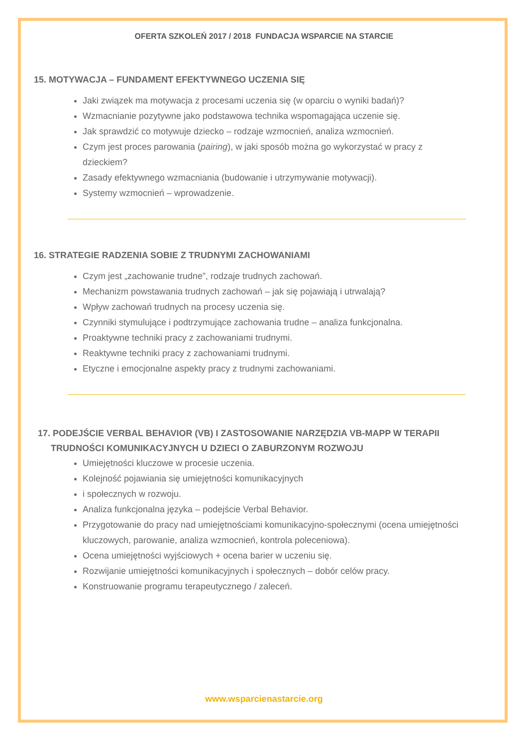OFERTA SZKOLEŃ 2017 / 2018 FUNDACJA WSPARCIE NA STARCIE
15. MOTYWACJA – FUNDAMENT EFEKTYWNEGO UCZENIA SIĘ
Jaki związek ma motywacja z procesami uczenia się (w oparciu o wyniki badań)?
Wzmacnianie pozytywne jako podstawowa technika wspomagająca uczenie się.
Jak sprawdzić co motywuje dziecko – rodzaje wzmocnień, analiza wzmocnień.
Czym jest proces parowania (pairing), w jaki sposób można go wykorzystać w pracy z dzieckiem?
Zasady efektywnego wzmacniania (budowanie i utrzymywanie motywacji).
Systemy wzmocnień – wprowadzenie.
16. STRATEGIE RADZENIA SOBIE Z TRUDNYMI ZACHOWANIAMI
Czym jest „zachowanie trudne”, rodzaje trudnych zachowań.
Mechanizm powstawania trudnych zachowań – jak się pojawiają i utrwalają?
Wpływ zachowań trudnych na procesy uczenia się.
Czynniki stymulujące i podtrzymujące zachowania trudne – analiza funkcjonalna.
Proaktywne techniki pracy z zachowaniami trudnymi.
Reaktywne techniki pracy z zachowaniami trudnymi.
Etyczne i emocjonalne aspekty pracy z trudnymi zachowaniami.
17. PODEJŚCIE VERBAL BEHAVIOR (VB) I ZASTOSOWANIE NARZĘDZIA VB-MAPP W TERAPII TRUDNOŚCI KOMUNIKACYJNYCH U DZIECI O ZABURZONYM ROZWOJU
Umiejętności kluczowe w procesie uczenia.
Kolejność pojawiania się umiejętności komunikacyjnych
i społecznych w rozwoju.
Analiza funkcjonalna języka – podejście Verbal Behavior.
Przygotowanie do pracy nad umiejętnościami komunikacyjno-społecznymi (ocena umiejętności kluczowych, parowanie, analiza wzmocnień, kontrola poleceniowa).
Ocena umiejętności wyjściowych + ocena barier w uczeniu się.
Rozwijanie umiejętności komunikacyjnych i społecznych – dobór celów pracy.
Konstruowanie programu terapeutycznego / zaleceń.
www.wsparcienastarcie.org